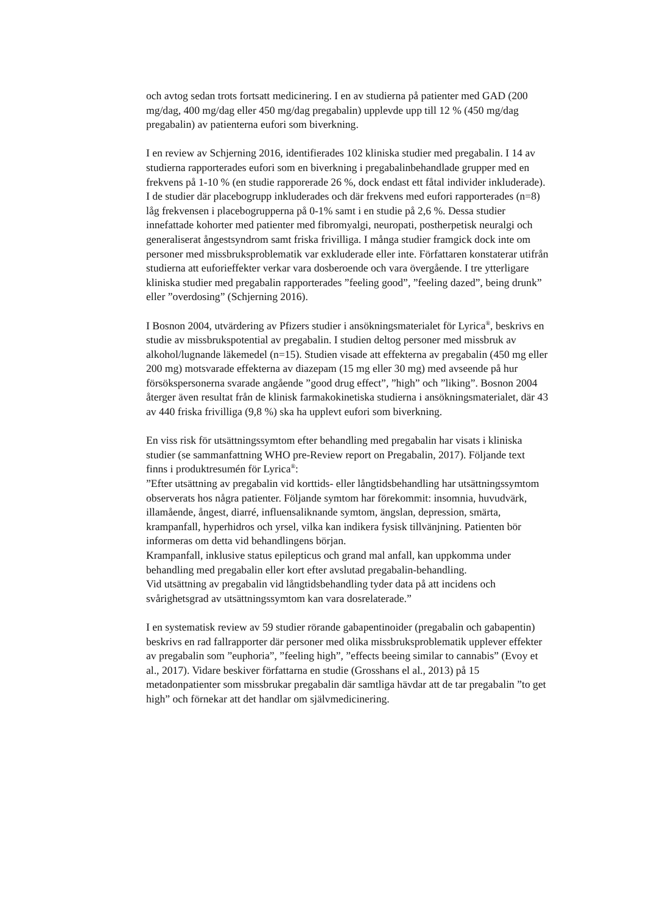och avtog sedan trots fortsatt medicinering. I en av studierna på patienter med GAD (200 mg/dag, 400 mg/dag eller 450 mg/dag pregabalin) upplevde upp till 12 % (450 mg/dag pregabalin) av patienterna eufori som biverkning.
I en review av Schjerning 2016, identifierades 102 kliniska studier med pregabalin. I 14 av studierna rapporterades eufori som en biverkning i pregabalinbehandlade grupper med en frekvens på 1-10 % (en studie rapporerade 26 %, dock endast ett fåtal individer inkluderade). I de studier där placebogrupp inkluderades och där frekvens med eufori rapporterades (n=8) låg frekvensen i placebogrupperna på 0-1% samt i en studie på 2,6 %. Dessa studier innefattade kohorter med patienter med fibromyalgi, neuropati, postherpetisk neuralgi och generaliserat ångestsyndrom samt friska frivilliga. I många studier framgick dock inte om personer med missbruksproblematik var exkluderade eller inte. Författaren konstaterar utifrån studierna att euforieffekter verkar vara dosberoende och vara övergående. I tre ytterligare kliniska studier med pregabalin rapporterades ”feeling good”, ”feeling dazed”, being drunk” eller ”overdosing” (Schjerning 2016).
I Bosnon 2004, utvärdering av Pfizers studier i ansökningsmaterialet för Lyrica<sup>®</sup>, beskrivs en studie av missbrukspotential av pregabalin. I studien deltog personer med missbruk av alkohol/lugnande läkemedel (n=15). Studien visade att effekterna av pregabalin (450 mg eller 200 mg) motsvarade effekterna av diazepam (15 mg eller 30 mg) med avseende på hur försökspersonerna svarade angående ”good drug effect”, ”high” och ”liking”. Bosnon 2004 återger även resultat från de klinisk farmakokinetiska studierna i ansökningsmaterialet, där 43 av 440 friska frivilliga (9,8 %) ska ha upplevt eufori som biverkning.
En viss risk för utsättningssymtom efter behandling med pregabalin har visats i kliniska studier (se sammanfattning WHO pre-Review report on Pregabalin, 2017). Följande text finns i produktresumén för Lyrica<sup>®</sup>:
”Efter utsättning av pregabalin vid korttids- eller långtidsbehandling har utsättningssymtom observerats hos några patienter. Följande symtom har förekommit: insomnia, huvudvärk, illamående, ångest, diarré, influensaliknande symtom, ängslan, depression, smärta, krampanfall, hyperhidros och yrsel, vilka kan indikera fysisk tillvänjning. Patienten bör informeras om detta vid behandlingens början.
Krampanfall, inklusive status epilepticus och grand mal anfall, kan uppkomma under behandling med pregabalin eller kort efter avslutad pregabalin-behandling.
Vid utsättning av pregabalin vid långtidsbehandling tyder data på att incidens och svårighetsgrad av utsättningssymtom kan vara dosrelaterade.”
I en systematisk review av 59 studier rörande gabapentinoider (pregabalin och gabapentin) beskrivs en rad fallrapporter där personer med olika missbruksproblematik upplever effekter av pregabalin som ”euphoria”, ”feeling high”, ”effects beeing similar to cannabis” (Evoy et al., 2017). Vidare beskiver författarna en studie (Grosshans el al., 2013) på 15 metadonpatienter som missbrukar pregabalin där samtliga hävdar att de tar pregabalin ”to get high” och förnekar att det handlar om självmedicinering.